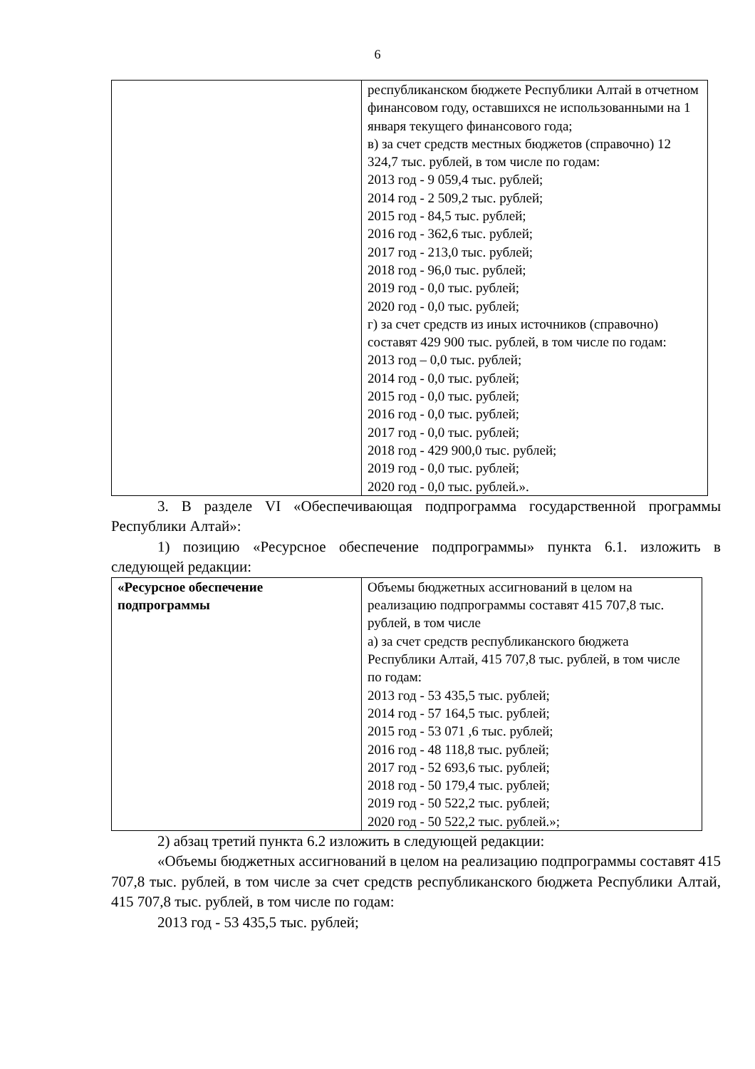6
| | республиканском бюджете Республики Алтай в отчетном финансовом году, оставшихся не использованными на 1 января текущего финансового года; в) за счет средств местных бюджетов (справочно) 12 324,7 тыс. рублей, в том числе по годам: 2013 год - 9 059,4 тыс. рублей; 2014 год - 2 509,2 тыс. рублей; 2015 год - 84,5 тыс. рублей; 2016 год - 362,6 тыс. рублей; 2017 год - 213,0 тыс. рублей; 2018 год - 96,0 тыс. рублей; 2019 год - 0,0 тыс. рублей; 2020 год - 0,0 тыс. рублей; г) за счет средств из иных источников (справочно) составят 429 900 тыс. рублей, в том числе по годам: 2013 год – 0,0 тыс. рублей; 2014 год - 0,0 тыс. рублей; 2015 год - 0,0 тыс. рублей; 2016 год - 0,0 тыс. рублей; 2017 год - 0,0 тыс. рублей; 2018 год - 429 900,0 тыс. рублей; 2019 год - 0,0 тыс. рублей; 2020 год - 0,0 тыс. рублей.». |
3. В разделе VI «Обеспечивающая подпрограмма государственной программы Республики Алтай»:
1) позицию «Ресурсное обеспечение подпрограммы» пункта 6.1. изложить в следующей редакции:
| «Ресурсное обеспечение подпрограммы | Объемы бюджетных ассигнований в целом на реализацию подпрограммы составят 415 707,8 тыс. рублей, в том числе а) за счет средств республиканского бюджета Республики Алтай, 415 707,8 тыс. рублей, в том числе по годам: 2013 год - 53 435,5 тыс. рублей; 2014 год - 57 164,5 тыс. рублей; 2015 год - 53 071 ,6 тыс. рублей; 2016 год - 48 118,8 тыс. рублей; 2017 год - 52 693,6 тыс. рублей; 2018 год - 50 179,4 тыс. рублей; 2019 год - 50 522,2 тыс. рублей; 2020 год - 50 522,2 тыс. рублей.»; |
2) абзац третий пункта 6.2 изложить в следующей редакции:
«Объемы бюджетных ассигнований в целом на реализацию подпрограммы составят 415 707,8 тыс. рублей, в том числе за счет средств республиканского бюджета Республики Алтай, 415 707,8 тыс. рублей, в том числе по годам:
2013 год - 53 435,5 тыс. рублей;